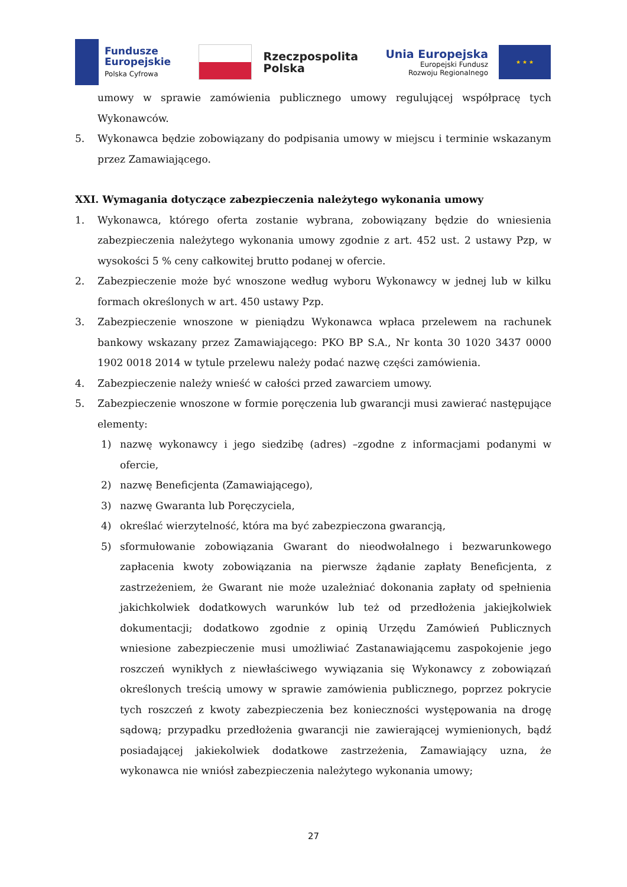Fundusze
Europejskie
Polska Cyfrowa
Rzeczpospolita
Polska
Unia Europejska
Europejski Fundusz
Rozwoju Regionalnego
★ ★ ★
umowy w sprawie zamówienia publicznego umowy regulującej współpracę tych Wykonawców.
5. Wykonawca będzie zobowiązany do podpisania umowy w miejscu i terminie wskazanym przez Zamawiającego.
XXI. Wymagania dotyczące zabezpieczenia należytego wykonania umowy
1. Wykonawca, którego oferta zostanie wybrana, zobowiązany będzie do wniesienia zabezpieczenia należytego wykonania umowy zgodnie z art. 452 ust. 2 ustawy Pzp, w wysokości 5 % ceny całkowitej brutto podanej w ofercie.
2. Zabezpieczenie może być wnoszone według wyboru Wykonawcy w jednej lub w kilku formach określonych w art. 450 ustawy Pzp.
3. Zabezpieczenie wnoszone w pieniądzu Wykonawca wpłaca przelewem na rachunek bankowy wskazany przez Zamawiającego: PKO BP S.A., Nr konta 30 1020 3437 0000 1902 0018 2014 w tytule przelewu należy podać nazwę części zamówienia.
4. Zabezpieczenie należy wnieść w całości przed zawarciem umowy.
5. Zabezpieczenie wnoszone w formie poręczenia lub gwarancji musi zawierać następujące elementy:
1) nazwę wykonawcy i jego siedzibę (adres) –zgodne z informacjami podanymi w ofercie,
2) nazwę Beneficjenta (Zamawiającego),
3) nazwę Gwaranta lub Poręczyciela,
4) określać wierzytelność, która ma być zabezpieczona gwarancją,
5) sformułowanie zobowiązania Gwarant do nieodwołalnego i bezwarunkowego zapłacenia kwoty zobowiązania na pierwsze żądanie zapłaty Beneficjenta, z zastrzeżeniem, że Gwarant nie może uzależniać dokonania zapłaty od spełnienia jakichkolwiek dodatkowych warunków lub też od przedłożenia jakiejkolwiek dokumentacji; dodatkowo zgodnie z opinią Urzędu Zamówień Publicznych wniesione zabezpieczenie musi umożliwiać Zastanawiającemu zaspokojenie jego roszczeń wynikłych z niewłaściwego wywiązania się Wykonawcy z zobowiązań określonych treścią umowy w sprawie zamówienia publicznego, poprzez pokrycie tych roszczeń z kwoty zabezpieczenia bez konieczności występowania na drogę sądową; przypadku przedłożenia gwarancji nie zawierającej wymienionych, bądź posiadającej jakiekolwiek dodatkowe zastrzeżenia, Zamawiający uzna, że wykonawca nie wniósł zabezpieczenia należytego wykonania umowy;
27